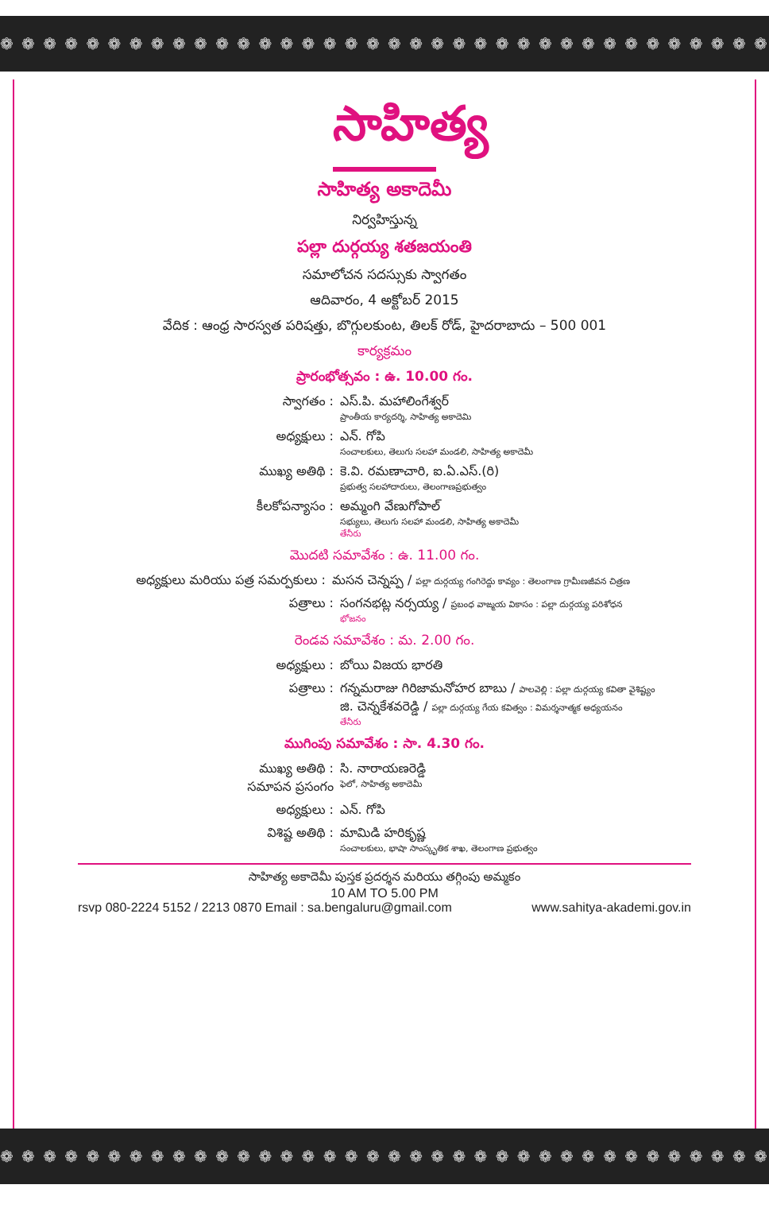❁ ❁ ❁ ❁ ❁ ❁ ❁ ❁ ❁ ❁ ❁ ❁ ❁ ❁ ❁ ❁ ❁ ❁ ❁ ❁ ❁ ❁ ❁ ❁ ❁ ❁ ❁ ❁ ❁ ❁ ❁ ❁ ❁ ❁ ❁ ❁ ❁ ❁ ❁ ❁
సాహిత్య
సాహిత్య అకాదెమీ
నిర్వహిస్తున్న
పల్లా దుర్గయ్య శతజయంతి
సమాలోచన సదస్సుకు స్వాగతం
ఆదివారం, 4 అక్టోబర్ 2015
వేదిక : ఆంధ్ర సారస్వత పరిషత్తు, బొగ్గులకుంట, తిలక్ రోడ్, హైదరాబాదు – 500 001
కార్యక్రమం
ప్రారంభోత్సవం : ఉ. 10.00 గం.
స్వాగతం : ఎస్.పి. మహాలింగేశ్వర్
ప్రాంతీయ కార్యదర్శి, సాహిత్య అకాదెమి
అధ్యక్షులు : ఎన్. గోపి
సంచాలకులు, తెలుగు సలహా మండలి, సాహిత్య అకాదెమీ
ముఖ్య అతిథి : కె.వి. రమణాచారి, ఐ.ఏ.ఎస్.(రి)
ప్రభుత్వ సలహాదారులు, తెలంగాణప్రభుత్వం
కీలకోపన్యాసం : అమ్మంగి వేణుగోపాల్
సభ్యులు, తెలుగు సలహా మండలి, సాహిత్య అకాదెమీ
తేనీరు
మొదటి సమావేశం : ఉ. 11.00 గం.
అధ్యక్షులు మరియు పత్ర సమర్పకులు : మసన చెన్నప్ప / పల్లా దుర్గయ్య గంగిరెద్దు కావ్యం : తెలంగాణ గ్రామీణజీవన చిత్రణ
పత్రాలు : సంగనభట్ల నర్సయ్య / ప్రబంధ వాఙ్మయ వికాసం : పల్లా దుర్గయ్య పరిశోధన
భోజనం
రెండవ సమావేశం : మ. 2.00 గం.
అధ్యక్షులు : బోయి విజయ భారతి
పత్రాలు : గన్నమరాజు గిరిజామనోహర బాబు / పాలవెల్లి : పల్లా దుర్గయ్య కవితా వైశిష్ట్యం
జి. చెన్నకేశవరెడ్డి / పల్లా దుర్గయ్య గేయ కవిత్వం : విమర్శనాత్మక అధ్యయనం
తేనీరు
ముగింపు సమావేశం : సా. 4.30 గం.
ముఖ్య అతిథి :
సమాపన ప్రసంగం
సి. నారాయణరెడ్డి
ఫెలో, సాహిత్య అకాదెమీ
అధ్యక్షులు : ఎన్. గోపి
విశిష్ట అతిథి : మామిడి హరికృష్ణ
సంచాలకులు, భాషా సాంస్కృతిక శాఖ, తెలంగాణ ప్రభుత్వం
సాహిత్య అకాదెమీ పుస్తక ప్రదర్శన మరియు తగ్గింపు అమ్మకం
10 AM TO 5.00 PM
rsvp 080-2224 5152 / 2213 0870 Email : sa.bengaluru@gmail.com www.sahitya-akademi.gov.in
❁ ❁ ❁ ❁ ❁ ❁ ❁ ❁ ❁ ❁ ❁ ❁ ❁ ❁ ❁ ❁ ❁ ❁ ❁ ❁ ❁ ❁ ❁ ❁ ❁ ❁ ❁ ❁ ❁ ❁ ❁ ❁ ❁ ❁ ❁ ❁ ❁ ❁ ❁ ❁